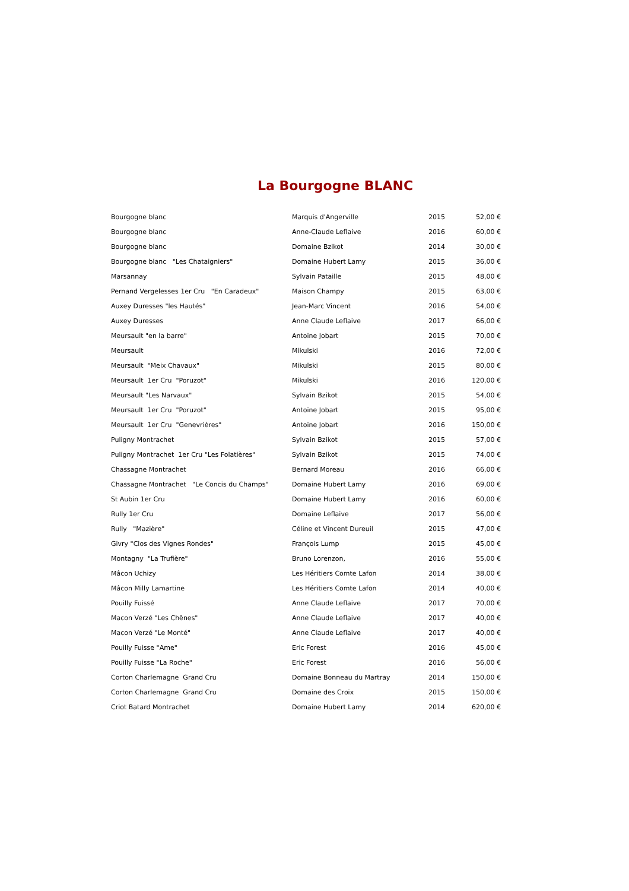La Bourgogne BLANC
| Bourgogne blanc | Marquis d'Angerville | 2015 | 52,00 € |
| Bourgogne blanc | Anne-Claude Leflaive | 2016 | 60,00 € |
| Bourgogne blanc | Domaine Bzikot | 2014 | 30,00 € |
| Bourgogne blanc "Les Chataigniers" | Domaine Hubert Lamy | 2015 | 36,00 € |
| Marsannay | Sylvain Pataille | 2015 | 48,00 € |
| Pernand Vergelesses 1er Cru "En Caradeux" | Maison Champy | 2015 | 63,00 € |
| Auxey Duresses "les Hautés" | Jean-Marc Vincent | 2016 | 54,00 € |
| Auxey Duresses | Anne Claude Leflaive | 2017 | 66,00 € |
| Meursault "en la barre" | Antoine Jobart | 2015 | 70,00 € |
| Meursault | Mikulski | 2016 | 72,00 € |
| Meursault "Meix Chavaux" | Mikulski | 2015 | 80,00 € |
| Meursault 1er Cru "Poruzot" | Mikulski | 2016 | 120,00 € |
| Meursault "Les Narvaux" | Sylvain Bzikot | 2015 | 54,00 € |
| Meursault 1er Cru "Poruzot" | Antoine Jobart | 2015 | 95,00 € |
| Meursault 1er Cru "Genevrières" | Antoine Jobart | 2016 | 150,00 € |
| Puligny Montrachet | Sylvain Bzikot | 2015 | 57,00 € |
| Puligny Montrachet 1er Cru "Les Folatières" | Sylvain Bzikot | 2015 | 74,00 € |
| Chassagne Montrachet | Bernard Moreau | 2016 | 66,00 € |
| Chassagne Montrachet "Le Concis du Champs" | Domaine Hubert Lamy | 2016 | 69,00 € |
| St Aubin 1er Cru | Domaine Hubert Lamy | 2016 | 60,00 € |
| Rully 1er Cru | Domaine Leflaive | 2017 | 56,00 € |
| Rully "Mazière" | Céline et Vincent Dureuil | 2015 | 47,00 € |
| Givry "Clos des Vignes Rondes" | François Lump | 2015 | 45,00 € |
| Montagny "La Trufière" | Bruno Lorenzon, | 2016 | 55,00 € |
| Mâcon Uchizy | Les Héritiers Comte Lafon | 2014 | 38,00 € |
| Mâcon Milly Lamartine | Les Héritiers Comte Lafon | 2014 | 40,00 € |
| Pouilly Fuissé | Anne Claude Leflaive | 2017 | 70,00 € |
| Macon Verzé "Les Chênes" | Anne Claude Leflaive | 2017 | 40,00 € |
| Macon Verzé "Le Monté" | Anne Claude Leflaive | 2017 | 40,00 € |
| Pouilly Fuisse "Ame" | Eric Forest | 2016 | 45,00 € |
| Pouilly Fuisse "La Roche" | Eric Forest | 2016 | 56,00 € |
| Corton Charlemagne Grand Cru | Domaine Bonneau du Martray | 2014 | 150,00 € |
| Corton Charlemagne Grand Cru | Domaine des Croix | 2015 | 150,00 € |
| Criot Batard Montrachet | Domaine Hubert Lamy | 2014 | 620,00 € |